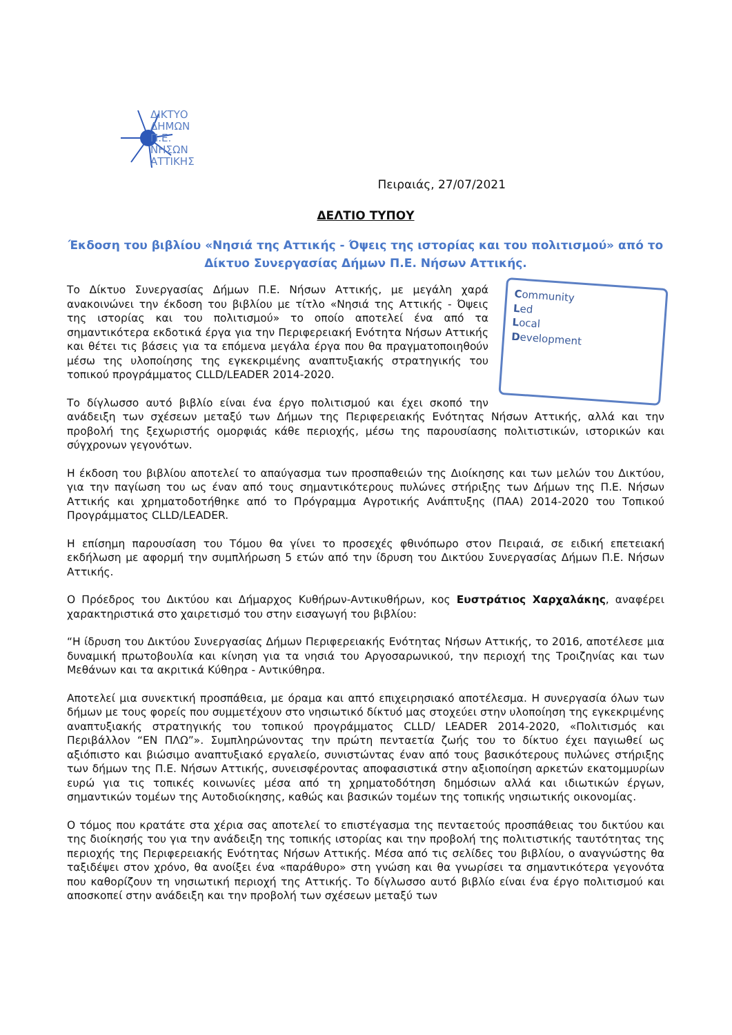ΔΙΚΤΥΟ
ΔΗΜΩΝ
Π.Ε.
ΝΗΣΩΝ
ΑΤΤΙΚΗΣ
Πειραιάς, 27/07/2021
ΔΕΛΤΙΟ ΤΥΠΟΥ
Έκδοση του βιβλίου «Νησιά της Αττικής - Όψεις της ιστορίας και του πολιτισμού» από το Δίκτυο Συνεργασίας Δήμων Π.Ε. Νήσων Αττικής.
Community
Led
Local
Development
Το Δίκτυο Συνεργασίας Δήμων Π.Ε. Νήσων Αττικής, με μεγάλη χαρά ανακοινώνει την έκδοση του βιβλίου με τίτλο «Νησιά της Αττικής - Όψεις της ιστορίας και του πολιτισμού» το οποίο αποτελεί ένα από τα σημαντικότερα εκδοτικά έργα για την Περιφερειακή Ενότητα Νήσων Αττικής και θέτει τις βάσεις για τα επόμενα μεγάλα έργα που θα πραγματοποιηθούν μέσω της υλοποίησης της εγκεκριμένης αναπτυξιακής στρατηγικής του τοπικού προγράμματος CLLD/LEADER 2014-2020.
Το δίγλωσσο αυτό βιβλίο είναι ένα έργο πολιτισμού και έχει σκοπό την ανάδειξη των σχέσεων μεταξύ των Δήμων της Περιφερειακής Ενότητας Νήσων Αττικής, αλλά και την προβολή της ξεχωριστής ομορφιάς κάθε περιοχής, μέσω της παρουσίασης πολιτιστικών, ιστορικών και σύγχρονων γεγονότων.
Η έκδοση του βιβλίου αποτελεί το απαύγασμα των προσπαθειών της Διοίκησης και των μελών του Δικτύου, για την παγίωση του ως έναν από τους σημαντικότερους πυλώνες στήριξης των Δήμων της Π.Ε. Νήσων Αττικής και χρηματοδοτήθηκε από το Πρόγραμμα Αγροτικής Ανάπτυξης (ΠΑΑ) 2014-2020 του Τοπικού Προγράμματος CLLD/LEADER.
Η επίσημη παρουσίαση του Τόμου θα γίνει το προσεχές φθινόπωρο στον Πειραιά, σε ειδική επετειακή εκδήλωση με αφορμή την συμπλήρωση 5 ετών από την ίδρυση του Δικτύου Συνεργασίας Δήμων Π.Ε. Νήσων Αττικής.
Ο Πρόεδρος του Δικτύου και Δήμαρχος Κυθήρων-Αντικυθήρων, κος Ευστράτιος Χαρχαλάκης, αναφέρει χαρακτηριστικά στο χαιρετισμό του στην εισαγωγή του βιβλίου:
“Η ίδρυση του Δικτύου Συνεργασίας Δήμων Περιφερειακής Ενότητας Νήσων Αττικής, το 2016, αποτέλεσε μια δυναμική πρωτοβουλία και κίνηση για τα νησιά του Αργοσαρωνικού, την περιοχή της Τροιζηνίας και των Μεθάνων και τα ακριτικά Κύθηρα - Αντικύθηρα.
Αποτελεί μια συνεκτική προσπάθεια, με όραμα και απτό επιχειρησιακό αποτέλεσμα. Η συνεργασία όλων των δήμων με τους φορείς που συμμετέχουν στο νησιωτικό δίκτυό μας στοχεύει στην υλοποίηση της εγκεκριμένης αναπτυξιακής στρατηγικής του τοπικού προγράμματος CLLD/ LEADER 2014-2020, «Πολιτισμός και Περιβάλλον “ΕΝ ΠΛΩ”». Συμπληρώνοντας την πρώτη πενταετία ζωής του το δίκτυο έχει παγιωθεί ως αξιόπιστο και βιώσιμο αναπτυξιακό εργαλείο, συνιστώντας έναν από τους βασικότερους πυλώνες στήριξης των δήμων της Π.Ε. Νήσων Αττικής, συνεισφέροντας αποφασιστικά στην αξιοποίηση αρκετών εκατομμυρίων ευρώ για τις τοπικές κοινωνίες μέσα από τη χρηματοδότηση δημόσιων αλλά και ιδιωτικών έργων, σημαντικών τομέων της Αυτοδιοίκησης, καθώς και βασικών τομέων της τοπικής νησιωτικής οικονομίας.
Ο τόμος που κρατάτε στα χέρια σας αποτελεί το επιστέγασμα της πενταετούς προσπάθειας του δικτύου και της διοίκησής του για την ανάδειξη της τοπικής ιστορίας και την προβολή της πολιτιστικής ταυτότητας της περιοχής της Περιφερειακής Ενότητας Νήσων Αττικής. Μέσα από τις σελίδες του βιβλίου, ο αναγνώστης θα ταξιδέψει στον χρόνο, θα ανοίξει ένα «παράθυρο» στη γνώση και θα γνωρίσει τα σημαντικότερα γεγονότα που καθορίζουν τη νησιωτική περιοχή της Αττικής. Το δίγλωσσο αυτό βιβλίο είναι ένα έργο πολιτισμού και αποσκοπεί στην ανάδειξη και την προβολή των σχέσεων μεταξύ των